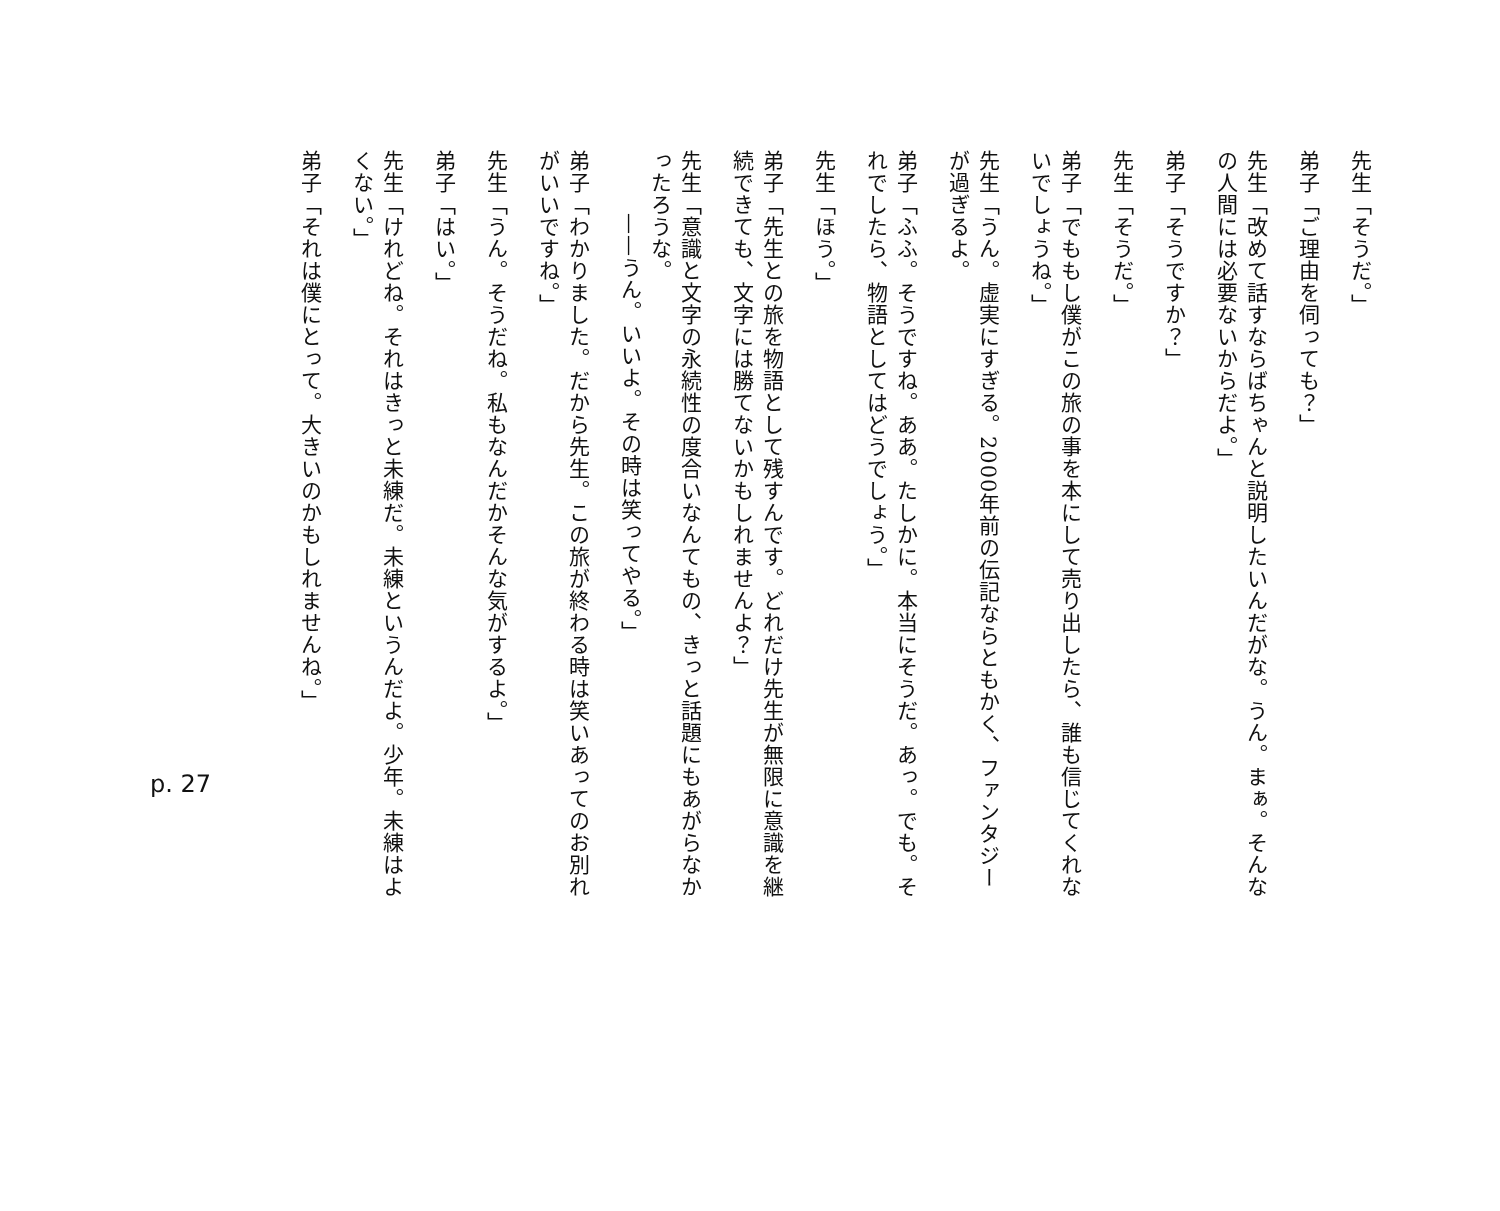先生「そうだ。」
弟子「ご理由を伺っても？」
先生「改めて話すならばちゃんと説明したいんだがな。うん。まぁ。そんなの人間には必要ないからだよ。」
弟子「そうですか？」
先生「そうだ。」
弟子「でももし僕がこの旅の事を本にして売り出したら、誰も信じてくれないでしょうね。」
先生「うん。虚実にすぎる。2000年前の伝記ならともかく、ファンタジーが過ぎるよ。
弟子「ふふ。そうですね。ああ。たしかに。本当にそうだ。あっ。でも。それでしたら、物語としてはどうでしょう。」
先生「ほう。」
弟子「先生との旅を物語として残すんです。どれだけ先生が無限に意識を継続できても、文字には勝てないかもしれませんよ？」
先生「意識と文字の永続性の度合いなんてもの、きっと話題にもあがらなかったろうな。
——うん。いいよ。その時は笑ってやる。」
弟子「わかりました。だから先生。この旅が終わる時は笑いあってのお別れがいいですね。」
先生「うん。そうだね。私もなんだかそんな気がするよ。」
弟子「はい。」
先生「けれどね。それはきっと未練だ。未練というんだよ。少年。未練はよくない。」
弟子「それは僕にとって。大きいのかもしれませんね。」
p. 27